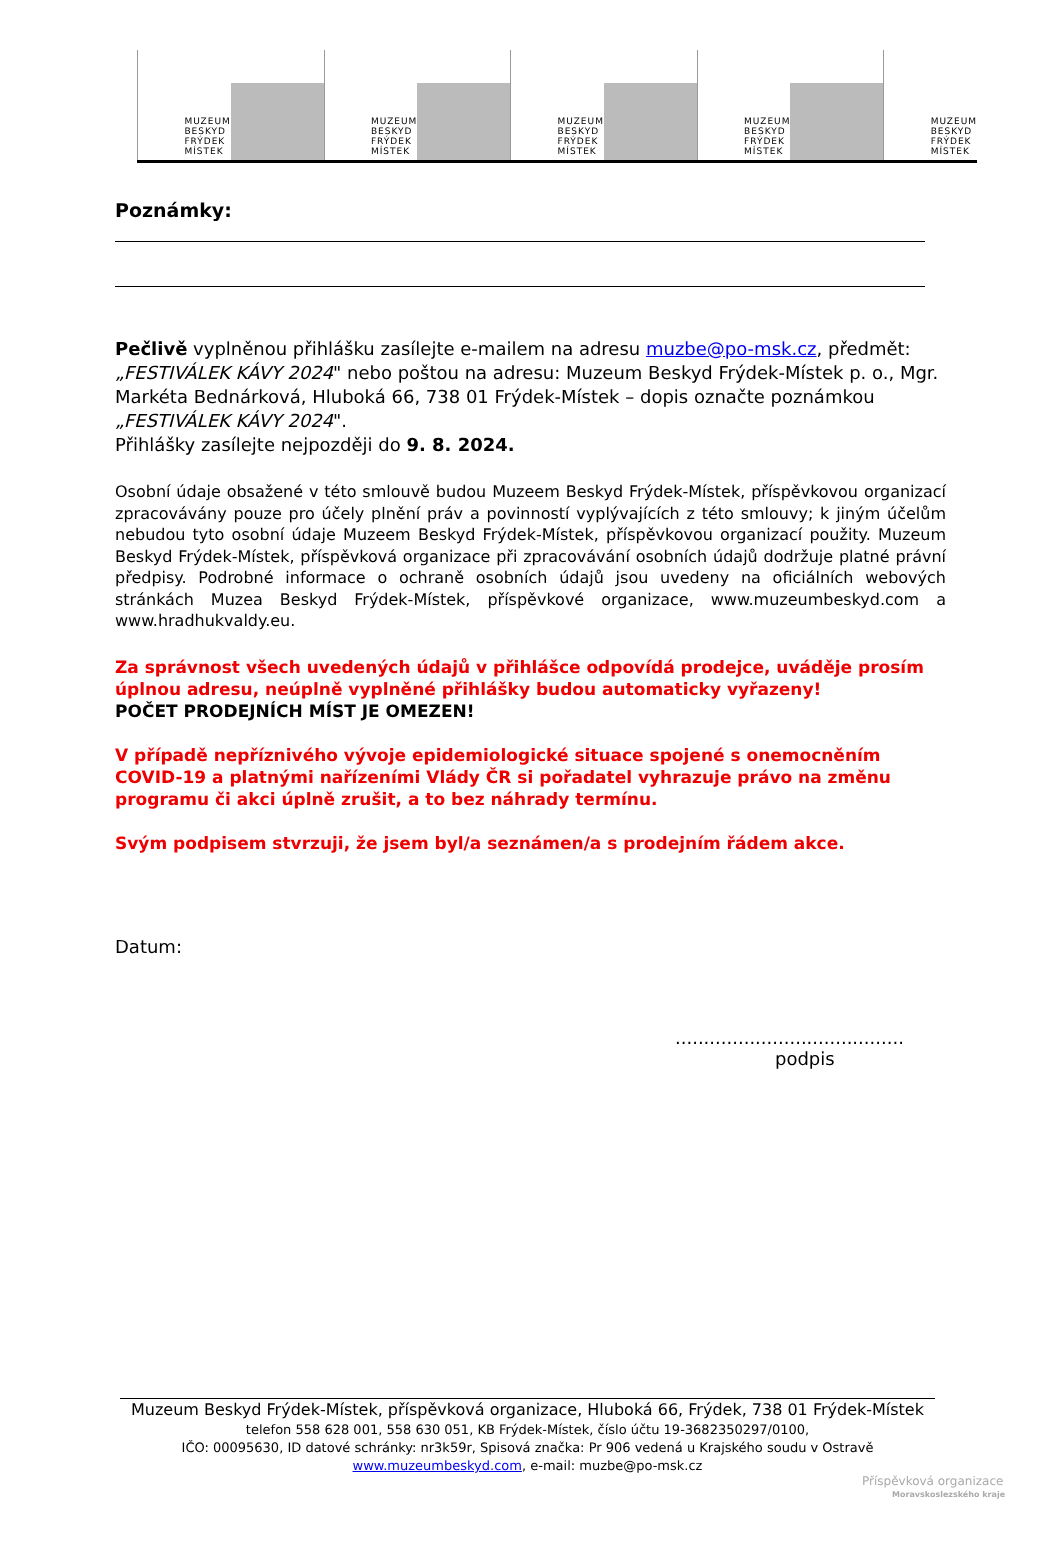MUZEUM
BESKYD
FRÝDEK
MÍSTEK
MUZEUM
BESKYD
FRÝDEK
MÍSTEK
MUZEUM
BESKYD
FRÝDEK
MÍSTEK
MUZEUM
BESKYD
FRÝDEK
MÍSTEK
MUZEUM
BESKYD
FRÝDEK
MÍSTEK
Poznámky:
Pečlivě vyplněnou přihlášku zasílejte e-mailem na adresu muzbe@po-msk.cz, předmět: „FESTIVÁLEK KÁVY 2024" nebo poštou na adresu: Muzeum Beskyd Frýdek-Místek p. o., Mgr. Markéta Bednárková, Hluboká 66, 738 01 Frýdek-Místek – dopis označte poznámkou „FESTIVÁLEK KÁVY 2024".
Přihlášky zasílejte nejpozději do 9. 8. 2024.
Osobní údaje obsažené v této smlouvě budou Muzeem Beskyd Frýdek-Místek, příspěvkovou organizací zpracovávány pouze pro účely plnění práv a povinností vyplývajících z této smlouvy; k jiným účelům nebudou tyto osobní údaje Muzeem Beskyd Frýdek-Místek, příspěvkovou organizací použity. Muzeum Beskyd Frýdek-Místek, příspěvková organizace při zpracovávání osobních údajů dodržuje platné právní předpisy. Podrobné informace o ochraně osobních údajů jsou uvedeny na oficiálních webových stránkách Muzea Beskyd Frýdek-Místek, příspěvkové organizace, www.muzeumbeskyd.com a www.hradhukvaldy.eu.
Za správnost všech uvedených údajů v přihlášce odpovídá prodejce, uváděje prosím úplnou adresu, neúplně vyplněné přihlášky budou automaticky vyřazeny!
POČET PRODEJNÍCH MÍST JE OMEZEN!
V případě nepříznivého vývoje epidemiologické situace spojené s onemocněním COVID-19 a platnými nařízeními Vlády ČR si pořadatel vyhrazuje právo na změnu programu či akci úplně zrušit, a to bez náhrady termínu.
Svým podpisem stvrzuji, že jsem byl/a seznámen/a s prodejním řádem akce.
Datum:
........................................
podpis
Muzeum Beskyd Frýdek-Místek, příspěvková organizace, Hluboká 66, Frýdek, 738 01 Frýdek-Místek
telefon 558 628 001, 558 630 051, KB Frýdek-Místek, číslo účtu 19-3682350297/0100,
IČO: 00095630, ID datové schránky: nr3k59r, Spisová značka: Pr 906 vedená u Krajského soudu v Ostravě
www.muzeumbeskyd.com, e-mail: muzbe@po-msk.cz
Příspěvková organizace
Moravskoslezského kraje